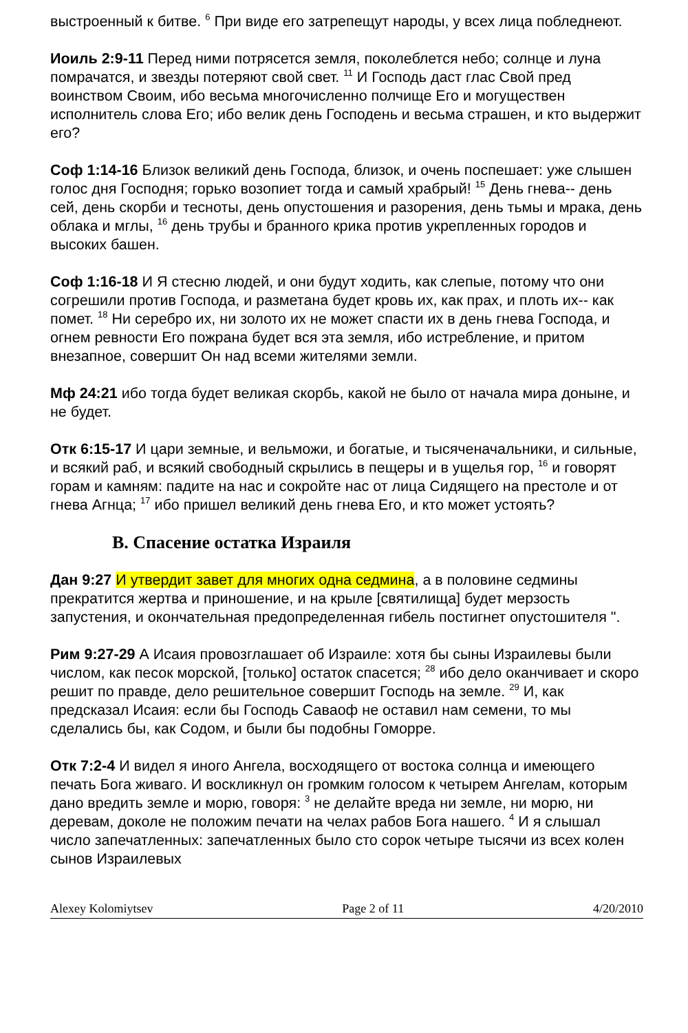выстроенный к битве. <sup>6</sup> При виде его затрепещут народы, у всех лица побледнеют.
Иоиль 2:9-11 Перед ними потрясется земля, поколеблется небо; солнце и луна помрачатся, и звезды потеряют свой свет. <sup>11</sup> И Господь даст глас Свой пред воинством Своим, ибо весьма многочисленно полчище Его и могуществен исполнитель слова Его; ибо велик день Господень и весьма страшен, и кто выдержит его?
Соф 1:14-16 Близок великий день Господа, близок, и очень поспешает: уже слышен голос дня Господня; горько возопиет тогда и самый храбрый! <sup>15</sup> День гнева-- день сей, день скорби и тесноты, день опустошения и разорения, день тьмы и мрака, день облака и мглы, <sup>16</sup> день трубы и бранного крика против укрепленных городов и высоких башен.
Соф 1:16-18 И Я стесню людей, и они будут ходить, как слепые, потому что они согрешили против Господа, и разметана будет кровь их, как прах, и плоть их-- как помет. <sup>18</sup> Ни серебро их, ни золото их не может спасти их в день гнева Господа, и огнем ревности Его пожрана будет вся эта земля, ибо истребление, и притом внезапное, совершит Он над всеми жителями земли.
Мф 24:21 ибо тогда будет великая скорбь, какой не было от начала мира доныне, и не будет.
Отк 6:15-17 И цари земные, и вельможи, и богатые, и тысяченачальники, и сильные, и всякий раб, и всякий свободный скрылись в пещеры и в ущелья гор, <sup>16</sup> и говорят горам и камням: падите на нас и сокройте нас от лица Сидящего на престоле и от гнева Агнца; <sup>17</sup> ибо пришел великий день гнева Его, и кто может устоять?
B. Спасение остатка Израиля
Дан 9:27 И утвердит завет для многих одна седмина, а в половине седмины прекратится жертва и приношение, и на крыле [святилища] будет мерзость запустения, и окончательная предопределенная гибель постигнет опустошителя ".
Рим 9:27-29 А Исаия провозглашает об Израиле: хотя бы сыны Израилевы были числом, как песок морской, [только] остаток спасется; <sup>28</sup> ибо дело оканчивает и скоро решит по правде, дело решительное совершит Господь на земле. <sup>29</sup> И, как предсказал Исаия: если бы Господь Саваоф не оставил нам семени, то мы сделались бы, как Содом, и были бы подобны Гоморре.
Отк 7:2-4 И видел я иного Ангела, восходящего от востока солнца и имеющего печать Бога живаго. И воскликнул он громким голосом к четырем Ангелам, которым дано вредить земле и морю, говоря: <sup>3</sup> не делайте вреда ни земле, ни морю, ни деревам, доколе не положим печати на челах рабов Бога нашего. <sup>4</sup> И я слышал число запечатленных: запечатленных было сто сорок четыре тысячи из всех колен сынов Израилевых
Alexey Kolomiytsev Page 2 of 11 4/20/2010